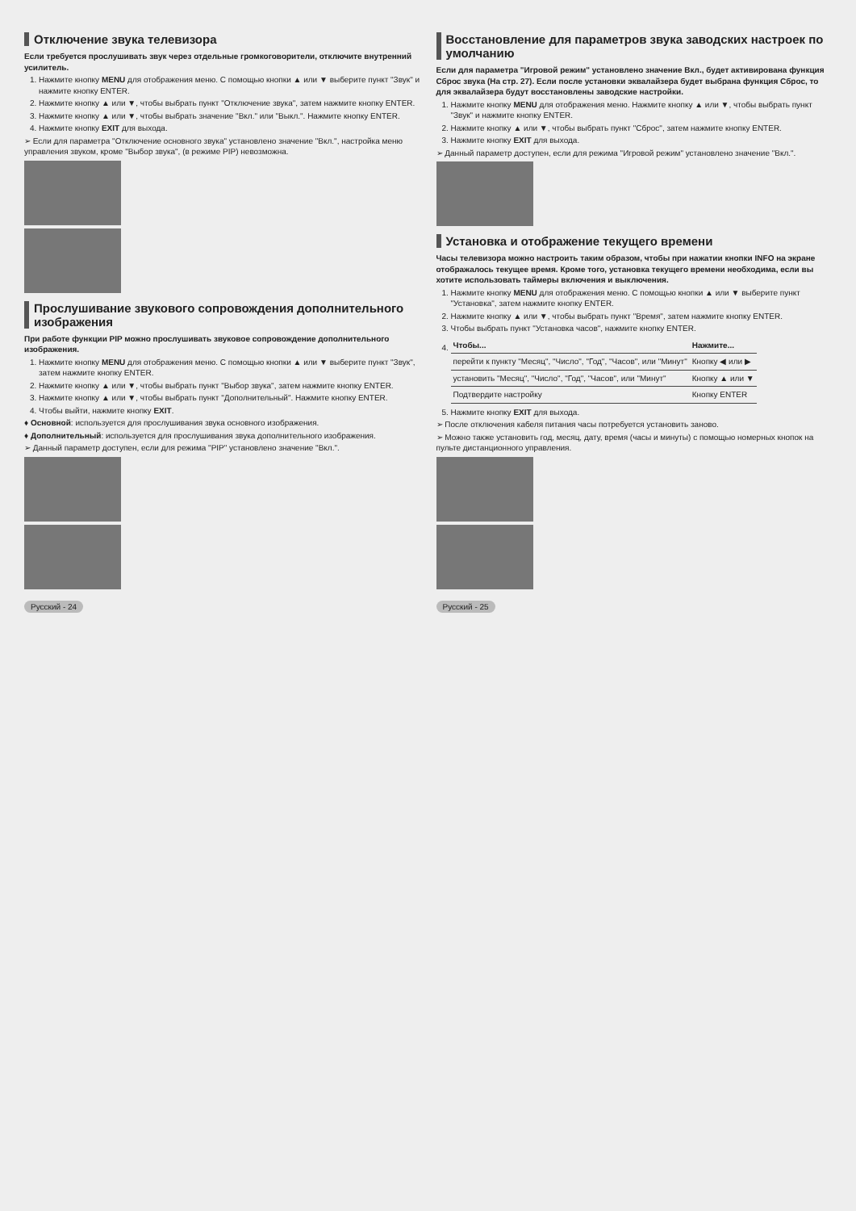Отключение звука телевизора
Если требуется прослушивать звук через отдельные громкоговорители, отключите внутренний усилитель.
1. Нажмите кнопку MENU для отображения меню. С помощью кнопки ▲ или ▼ выберите пункт "Звук" и нажмите кнопку ENTER.
2. Нажмите кнопку ▲ или ▼, чтобы выбрать пункт "Отключение звука", затем нажмите кнопку ENTER.
3. Нажмите кнопку ▲ или ▼, чтобы выбрать значение "Вкл." или "Выкл.". Нажмите кнопку ENTER.
4. Нажмите кнопку EXIT для выхода.
➢ Если для параметра "Отключение основного звука" установлено значение "Вкл.", настройка меню управления звуком, кроме "Выбор звука", (в режиме PIP) невозможна.
Прослушивание звукового сопровождения дополнительного изображения
При работе функции PIP можно прослушивать звуковое сопровождение дополнительного изображения.
1. Нажмите кнопку MENU для отображения меню. С помощью кнопки ▲ или ▼ выберите пункт "Звук", затем нажмите кнопку ENTER.
2. Нажмите кнопку ▲ или ▼, чтобы выбрать пункт "Выбор звука", затем нажмите кнопку ENTER.
3. Нажмите кнопку ▲ или ▼, чтобы выбрать пункт "Дополнительный". Нажмите кнопку ENTER.
4. Чтобы выйти, нажмите кнопку EXIT.
♦ Основной: используется для прослушивания звука основного изображения.
♦ Дополнительный: используется для прослушивания звука дополнительного изображения.
➢ Данный параметр доступен, если для режима "PIP" установлено значение "Вкл.".
Русский - 24
Восстановление для параметров звука заводских настроек по умолчанию
Если для параметра "Игровой режим" установлено значение Вкл., будет активирована функция Сброс звука (На стр. 27). Если после установки эквалайзера будет выбрана функция Сброс, то для эквалайзера будут восстановлены заводские настройки.
1. Нажмите кнопку MENU для отображения меню. Нажмите кнопку ▲ или ▼, чтобы выбрать пункт "Звук" и нажмите кнопку ENTER.
2. Нажмите кнопку ▲ или ▼, чтобы выбрать пункт "Сброс", затем нажмите кнопку ENTER.
3. Нажмите кнопку EXIT для выхода.
➢ Данный параметр доступен, если для режима "Игровой режим" установлено значение "Вкл.".
Установка и отображение текущего времени
Часы телевизора можно настроить таким образом, чтобы при нажатии кнопки INFO на экране отображалось текущее время. Кроме того, установка текущего времени необходима, если вы хотите использовать таймеры включения и выключения.
1. Нажмите кнопку MENU для отображения меню. С помощью кнопки ▲ или ▼ выберите пункт "Установка", затем нажмите кнопку ENTER.
2. Нажмите кнопку ▲ или ▼, чтобы выбрать пункт "Время", затем нажмите кнопку ENTER.
3. Чтобы выбрать пункт "Установка часов", нажмите кнопку ENTER.
4.
| Чтобы... | Нажмите... |
| --- | --- |
| перейти к пункту "Месяц", "Число", "Год", "Часов", или "Минут" | Кнопку ◀ или ▶ |
| установить "Месяц", "Число", "Год", "Часов", или "Минут" | Кнопку ▲ или ▼ |
| Подтвердите настройку | Кнопку ENTER |
5. Нажмите кнопку EXIT для выхода.
➢ После отключения кабеля питания часы потребуется установить заново.
➢ Можно также установить год, месяц, дату, время (часы и минуты) с помощью номерных кнопок на пульте дистанционного управления.
Русский - 25